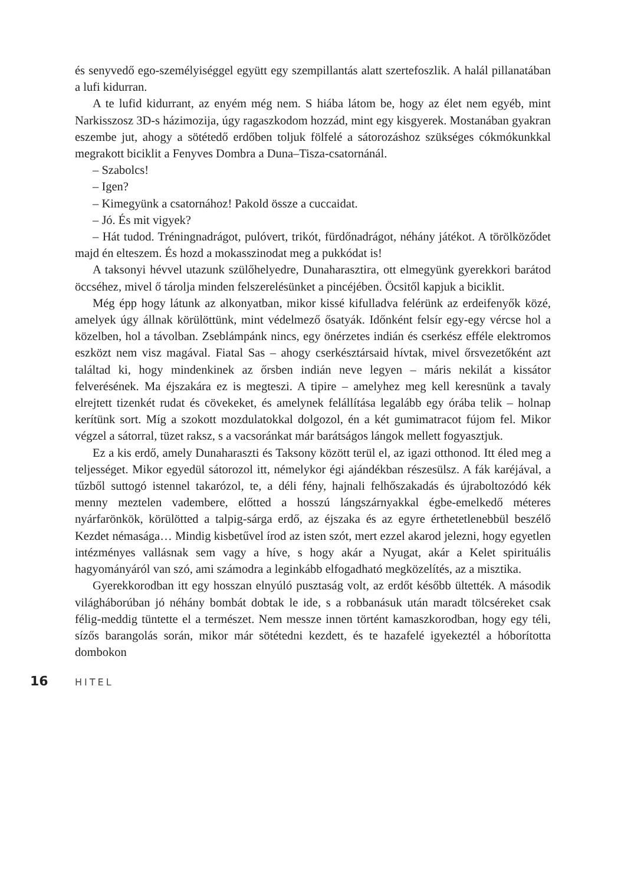és senyvedő ego-személyiséggel együtt egy szempillantás alatt szertefoszlik. A halál pillanatában a lufi kidurran.
A te lufid kidurrant, az enyém még nem. S hiába látom be, hogy az élet nem egyéb, mint Narkisszosz 3D-s házimozija, úgy ragaszkodom hozzád, mint egy kisgyerek. Mostanában gyakran eszembe jut, ahogy a sötétedő erdőben toljuk fölfelé a sátorozáshoz szükséges cókmókunkkal megrakott biciklit a Fenyves Dombra a Duna–Tisza-csatornánál.
– Szabolcs!
– Igen?
– Kimegyünk a csatornához! Pakold össze a cuccaidat.
– Jó. És mit vigyek?
– Hát tudod. Tréningnadrágot, pulóvert, trikót, fürdőnadrágot, néhány játékot. A törölköződet majd én elteszem. És hozd a mokasszinodat meg a pukkódat is!
A taksonyi hévvel utazunk szülőhelyedre, Dunaharasztira, ott elmegyünk gyerekkori barátod öccséhez, mivel ő tárolja minden felszerelésünket a pincéjében. Öcsitől kapjuk a biciklit.
Még épp hogy látunk az alkonyatban, mikor kissé kifulladva felérünk az erdeifenyők közé, amelyek úgy állnak körülöttünk, mint védelmező ősatyák. Időnként felsír egy-egy vércse hol a közelben, hol a távolban. Zseblámpánk nincs, egy önérzetes indián és cserkész efféle elektromos eszközt nem visz magával. Fiatal Sas – ahogy cserkésztársaid hívtak, mivel őrsvezetőként azt találtad ki, hogy mindenkinek az őrsben indián neve legyen – máris nekilát a kissátor felverésének. Ma éjszakára ez is megteszi. A tipire – amelyhez meg kell keresnünk a tavaly elrejtett tizenkét rudat és cövekeket, és amelynek felállítása legalább egy órába telik – holnap kerítünk sort. Míg a szokott mozdulatokkal dolgozol, én a két gumimatracot fújom fel. Mikor végzel a sátorral, tüzet raksz, s a vacsoránkat már barátságos lángok mellett fogyasztjuk.
Ez a kis erdő, amely Dunaharaszti és Taksony között terül el, az igazi otthonod. Itt éled meg a teljességet. Mikor egyedül sátorozol itt, némelykor égi ajándékban részesülsz. A fák karéjával, a tűzből suttogó istennel takarózol, te, a déli fény, hajnali felhőszakadás és újraboltozódó kék menny meztelen vadembere, előtted a hosszú lángszárnyakkal égbe-emelkedő méteres nyárfarönkök, körülötted a talpig-sárga erdő, az éjszaka és az egyre érthetetlenebbül beszélő Kezdet némasága… Mindig kisbetűvel írod az isten szót, mert ezzel akarod jelezni, hogy egyetlen intézményes vallásnak sem vagy a híve, s hogy akár a Nyugat, akár a Kelet spirituális hagyományáról van szó, ami számodra a leginkább elfogadható megközelítés, az a misztika.
Gyerekkorodban itt egy hosszan elnyúló pusztaság volt, az erdőt később ültették. A második világháborúban jó néhány bombát dobtak le ide, s a robbanásuk után maradt tölcséreket csak félig-meddig tüntette el a természet. Nem messze innen történt kamaszkorodban, hogy egy téli, sízős barangolás során, mikor már sötétedni kezdett, és te hazafelé igyekeztél a hóborította dombokon
16 HITEL